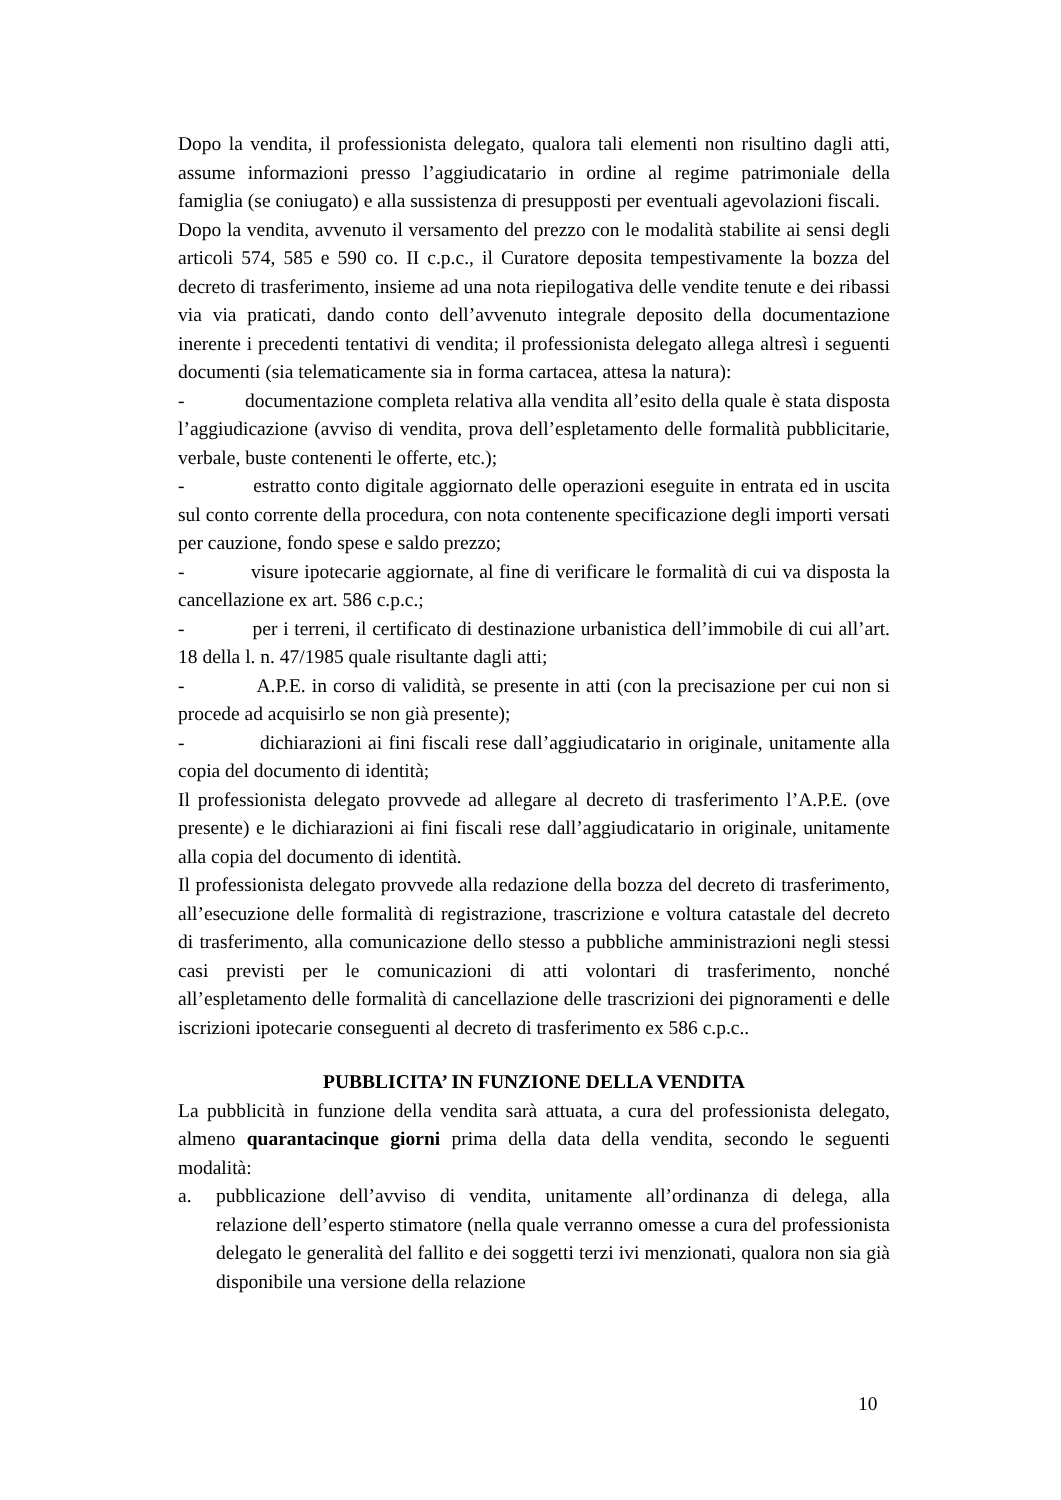Dopo la vendita, il professionista delegato, qualora tali elementi non risultino dagli atti, assume informazioni presso l’aggiudicatario in ordine al regime patrimoniale della famiglia (se coniugato) e alla sussistenza di presupposti per eventuali agevolazioni fiscali.
Dopo la vendita, avvenuto il versamento del prezzo con le modalità stabilite ai sensi degli articoli 574, 585 e 590 co. II c.p.c., il Curatore deposita tempestivamente la bozza del decreto di trasferimento, insieme ad una nota riepilogativa delle vendite tenute e dei ribassi via via praticati, dando conto dell’avvenuto integrale deposito della documentazione inerente i precedenti tentativi di vendita; il professionista delegato allega altresì i seguenti documenti (sia telematicamente sia in forma cartacea, attesa la natura):
- documentazione completa relativa alla vendita all’esito della quale è stata disposta l’aggiudicazione (avviso di vendita, prova dell’espletamento delle formalità pubblicitarie, verbale, buste contenenti le offerte, etc.);
- estratto conto digitale aggiornato delle operazioni eseguite in entrata ed in uscita sul conto corrente della procedura, con nota contenente specificazione degli importi versati per cauzione, fondo spese e saldo prezzo;
- visure ipotecarie aggiornate, al fine di verificare le formalità di cui va disposta la cancellazione ex art. 586 c.p.c.;
- per i terreni, il certificato di destinazione urbanistica dell’immobile di cui all’art. 18 della l. n. 47/1985 quale risultante dagli atti;
- A.P.E. in corso di validità, se presente in atti (con la precisazione per cui non si procede ad acquisirlo se non già presente);
- dichiarazioni ai fini fiscali rese dall’aggiudicatario in originale, unitamente alla copia del documento di identità;
Il professionista delegato provvede ad allegare al decreto di trasferimento l’A.P.E. (ove presente) e le dichiarazioni ai fini fiscali rese dall’aggiudicatario in originale, unitamente alla copia del documento di identità.
Il professionista delegato provvede alla redazione della bozza del decreto di trasferimento, all’esecuzione delle formalità di registrazione, trascrizione e voltura catastale del decreto di trasferimento, alla comunicazione dello stesso a pubbliche amministrazioni negli stessi casi previsti per le comunicazioni di atti volontari di trasferimento, nonché all’espletamento delle formalità di cancellazione delle trascrizioni dei pignoramenti e delle iscrizioni ipotecarie conseguenti al decreto di trasferimento ex 586 c.p.c..
PUBBLICITA’ IN FUNZIONE DELLA VENDITA
La pubblicità in funzione della vendita sarà attuata, a cura del professionista delegato, almeno quarantacinque giorni prima della data della vendita, secondo le seguenti modalità:
a. pubblicazione dell’avviso di vendita, unitamente all’ordinanza di delega, alla relazione dell’esperto stimatore (nella quale verranno omesse a cura del professionista delegato le generalità del fallito e dei soggetti terzi ivi menzionati, qualora non sia già disponibile una versione della relazione
10